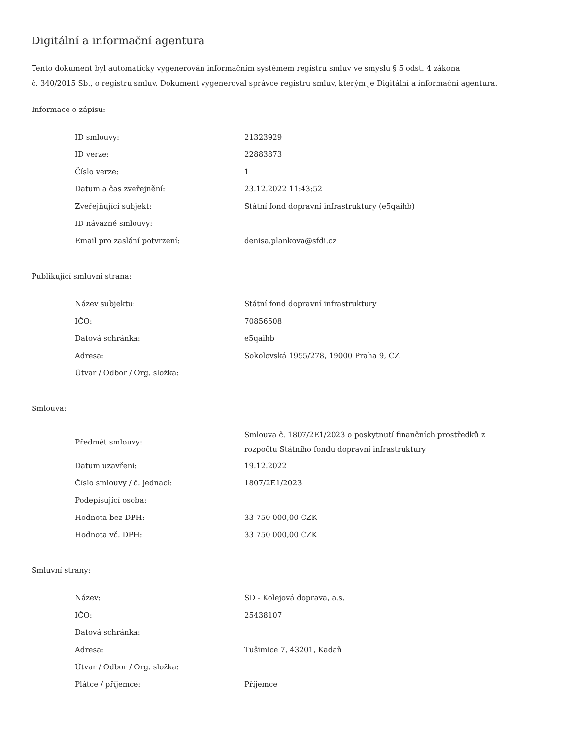Digitální a informační agentura
Tento dokument byl automaticky vygenerován informačním systémem registru smluv ve smyslu § 5 odst. 4 zákona
č. 340/2015 Sb., o registru smluv. Dokument vygeneroval správce registru smluv, kterým je Digitální a informační agentura.
Informace o zápisu:
| ID smlouvy: | 21323929 |
| ID verze: | 22883873 |
| Číslo verze: | 1 |
| Datum a čas zveřejnění: | 23.12.2022 11:43:52 |
| Zveřejňující subjekt: | Státní fond dopravní infrastruktury (e5qaihb) |
| ID návazné smlouvy: | |
| Email pro zaslání potvrzení: | denisa.plankova@sfdi.cz |
Publikující smluvní strana:
| Název subjektu: | Státní fond dopravní infrastruktury |
| IČO: | 70856508 |
| Datová schránka: | e5qaihb |
| Adresa: | Sokolovská 1955/278, 19000 Praha 9, CZ |
| Útvar / Odbor / Org. složka: | |
Smlouva:
| Předmět smlouvy: | Smlouva č. 1807/2E1/2023 o poskytnutí finančních prostředků z rozpočtu Státního fondu dopravní infrastruktury |
| Datum uzavření: | 19.12.2022 |
| Číslo smlouvy / č. jednací: | 1807/2E1/2023 |
| Podepisující osoba: | |
| Hodnota bez DPH: | 33 750 000,00 CZK |
| Hodnota vč. DPH: | 33 750 000,00 CZK |
Smluvní strany:
| Název: | SD - Kolejová doprava, a.s. |
| IČO: | 25438107 |
| Datová schránka: | |
| Adresa: | Tušimice 7, 43201, Kadaň |
| Útvar / Odbor / Org. složka: | |
| Plátce / příjemce: | Příjemce |